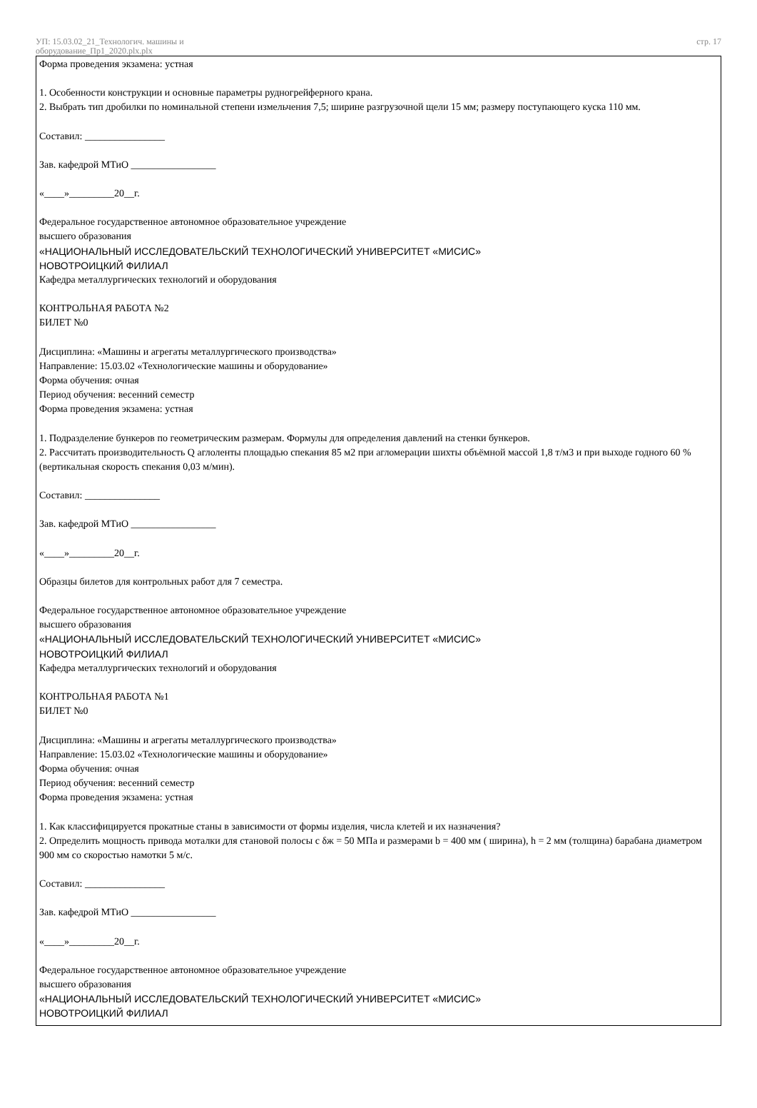УП: 15.03.02_21_Технологич. машины и
оборудование_Пр1_2020.plx.plx
стр. 17
Форма проведения экзамена: устная
1. Особенности конструкции и основные параметры рудногрейферного крана.
2. Выбрать тип дробилки по номинальной степени измельчения 7,5; ширине разгрузочной щели 15 мм; размеру поступающего куска 110 мм.
Составил: ________________
Зав. кафедрой МТиО _________________
«____»_________20__г.
Федеральное государственное автономное образовательное учреждение
высшего образования
«НАЦИОНАЛЬНЫЙ ИССЛЕДОВАТЕЛЬСКИЙ ТЕХНОЛОГИЧЕСКИЙ УНИВЕРСИТЕТ «МИСИС»
НОВОТРОИЦКИЙ ФИЛИАЛ
Кафедра металлургических технологий и оборудования
КОНТРОЛЬНАЯ РАБОТА №2
БИЛЕТ №0
Дисциплина: «Машины и агрегаты металлургического производства»
Направление: 15.03.02 «Технологические машины и оборудование»
Форма обучения: очная
Период обучения: весенний семестр
Форма проведения экзамена: устная
1. Подразделение бункеров по геометрическим размерам. Формулы для определения давлений на стенки бункеров.
2. Рассчитать производительность Q аглоленты площадью спекания 85 м2 при агломерации шихты объёмной массой 1,8 т/м3 и при выходе годного 60 % (вертикальная скорость спекания 0,03 м/мин).
Составил: _______________
Зав. кафедрой МТиО _________________
«____»_________20__г.
Образцы билетов для контрольных работ для 7 семестра.
Федеральное государственное автономное образовательное учреждение
высшего образования
«НАЦИОНАЛЬНЫЙ ИССЛЕДОВАТЕЛЬСКИЙ ТЕХНОЛОГИЧЕСКИЙ УНИВЕРСИТЕТ «МИСИС»
НОВОТРОИЦКИЙ ФИЛИАЛ
Кафедра металлургических технологий и оборудования
КОНТРОЛЬНАЯ РАБОТА №1
БИЛЕТ №0
Дисциплина: «Машины и агрегаты металлургического производства»
Направление: 15.03.02 «Технологические машины и оборудование»
Форма обучения: очная
Период обучения: весенний семестр
Форма проведения экзамена: устная
1. Как классифицируется прокатные станы в зависимости от формы изделия, числа клетей и их назначения?
2. Определить мощность привода моталки для становой полосы с δж = 50 МПа и размерами b = 400 мм ( ширина), h = 2 мм (толщина) барабана диаметром 900 мм со скоростью намотки 5 м/с.
Составил: ________________
Зав. кафедрой МТиО _________________
«____»_________20__г.
Федеральное государственное автономное образовательное учреждение
высшего образования
«НАЦИОНАЛЬНЫЙ ИССЛЕДОВАТЕЛЬСКИЙ ТЕХНОЛОГИЧЕСКИЙ УНИВЕРСИТЕТ «МИСИС»
НОВОТРОИЦКИЙ ФИЛИАЛ